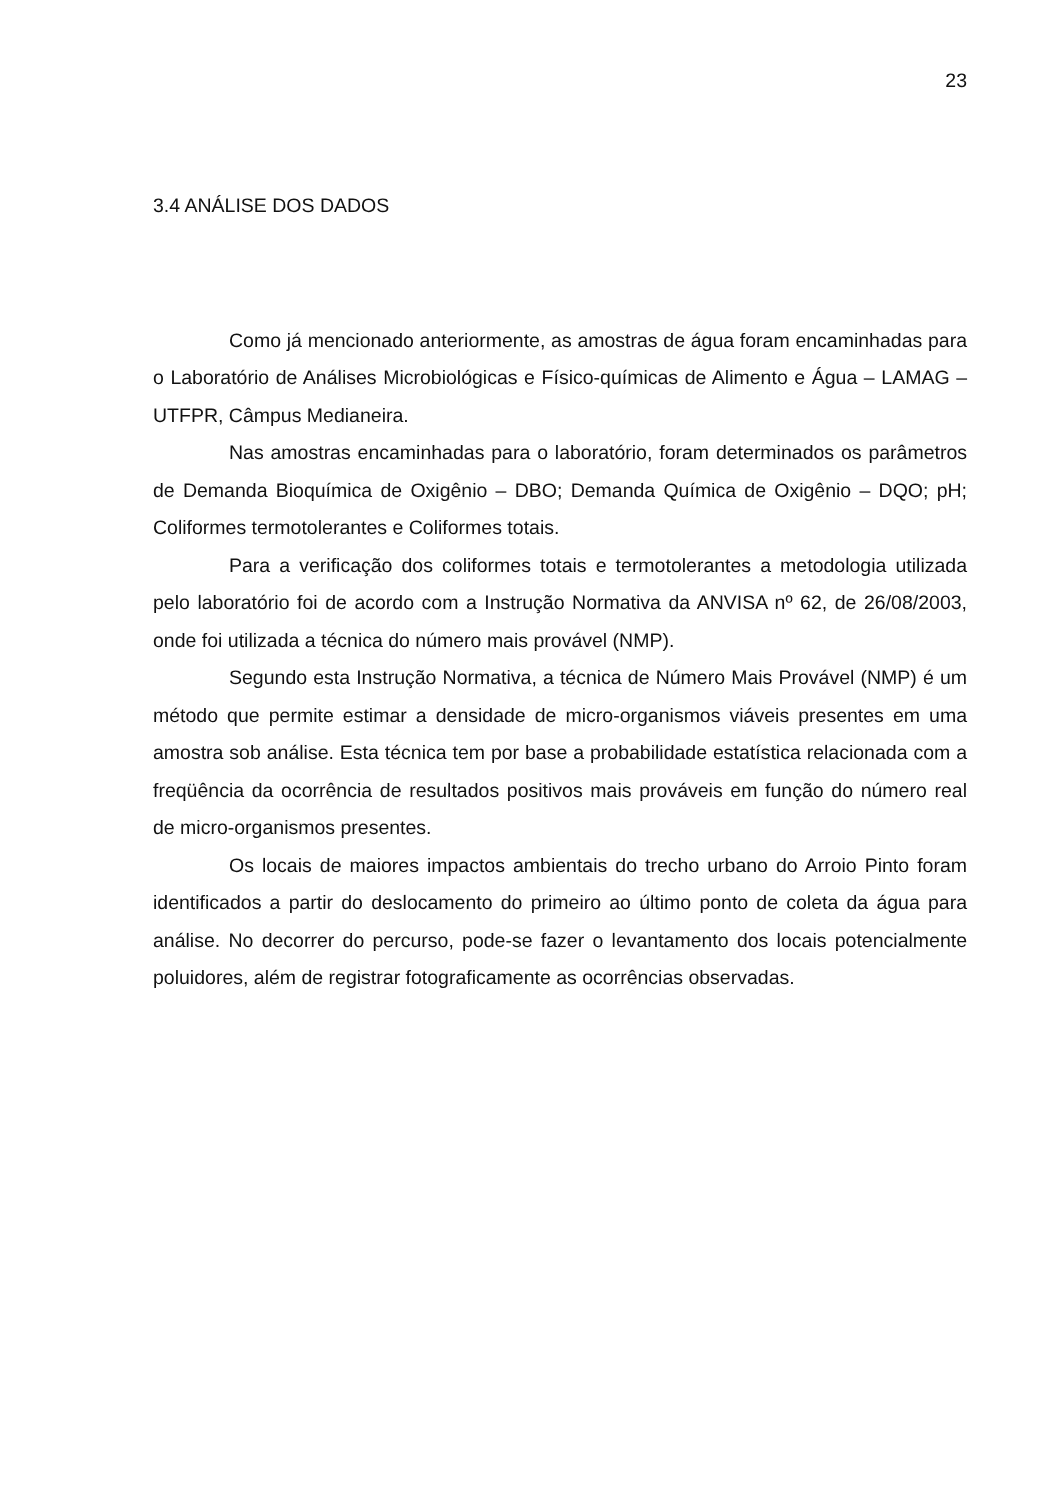23
3.4 ANÁLISE DOS DADOS
Como já mencionado anteriormente, as amostras de água foram encaminhadas para o Laboratório de Análises Microbiológicas e Físico-químicas de Alimento e Água – LAMAG – UTFPR, Câmpus Medianeira.
Nas amostras encaminhadas para o laboratório, foram determinados os parâmetros de Demanda Bioquímica de Oxigênio – DBO; Demanda Química de Oxigênio – DQO; pH; Coliformes termotolerantes e Coliformes totais.
Para a verificação dos coliformes totais e termotolerantes a metodologia utilizada pelo laboratório foi de acordo com a Instrução Normativa da ANVISA nº 62, de 26/08/2003, onde foi utilizada a técnica do número mais provável (NMP).
Segundo esta Instrução Normativa, a técnica de Número Mais Provável (NMP) é um método que permite estimar a densidade de micro-organismos viáveis presentes em uma amostra sob análise. Esta técnica tem por base a probabilidade estatística relacionada com a freqüência da ocorrência de resultados positivos mais prováveis em função do número real de micro-organismos presentes.
Os locais de maiores impactos ambientais do trecho urbano do Arroio Pinto foram identificados a partir do deslocamento do primeiro ao último ponto de coleta da água para análise. No decorrer do percurso, pode-se fazer o levantamento dos locais potencialmente poluidores, além de registrar fotograficamente as ocorrências observadas.